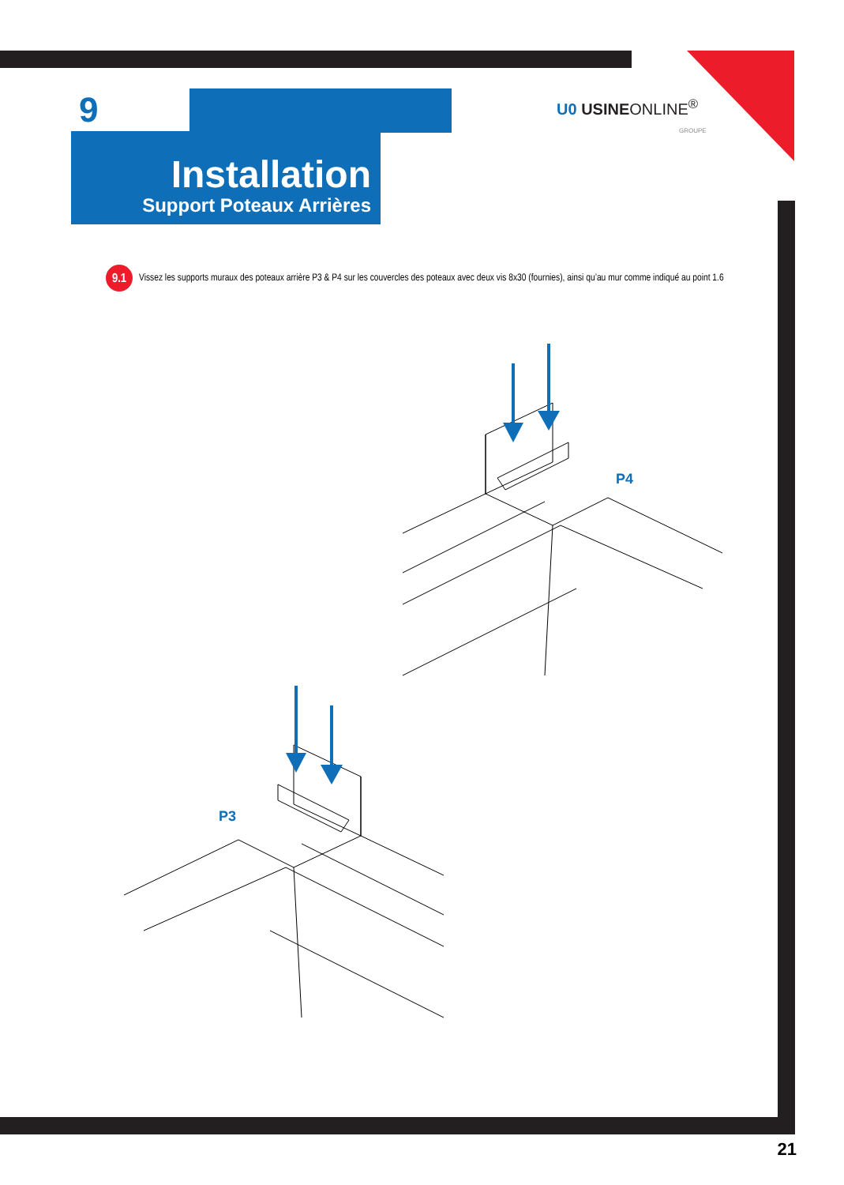9
Installation
Support Poteaux Arrières
U0 USINEONLINE<sup>®</sup>
GROUPE
9.1
Vissez les supports muraux des poteaux arrière P3 & P4 sur les couvercles des poteaux avec deux vis 8x30 (fournies), ainsi qu’au mur comme indiqué au point 1.6
P4
P3
21